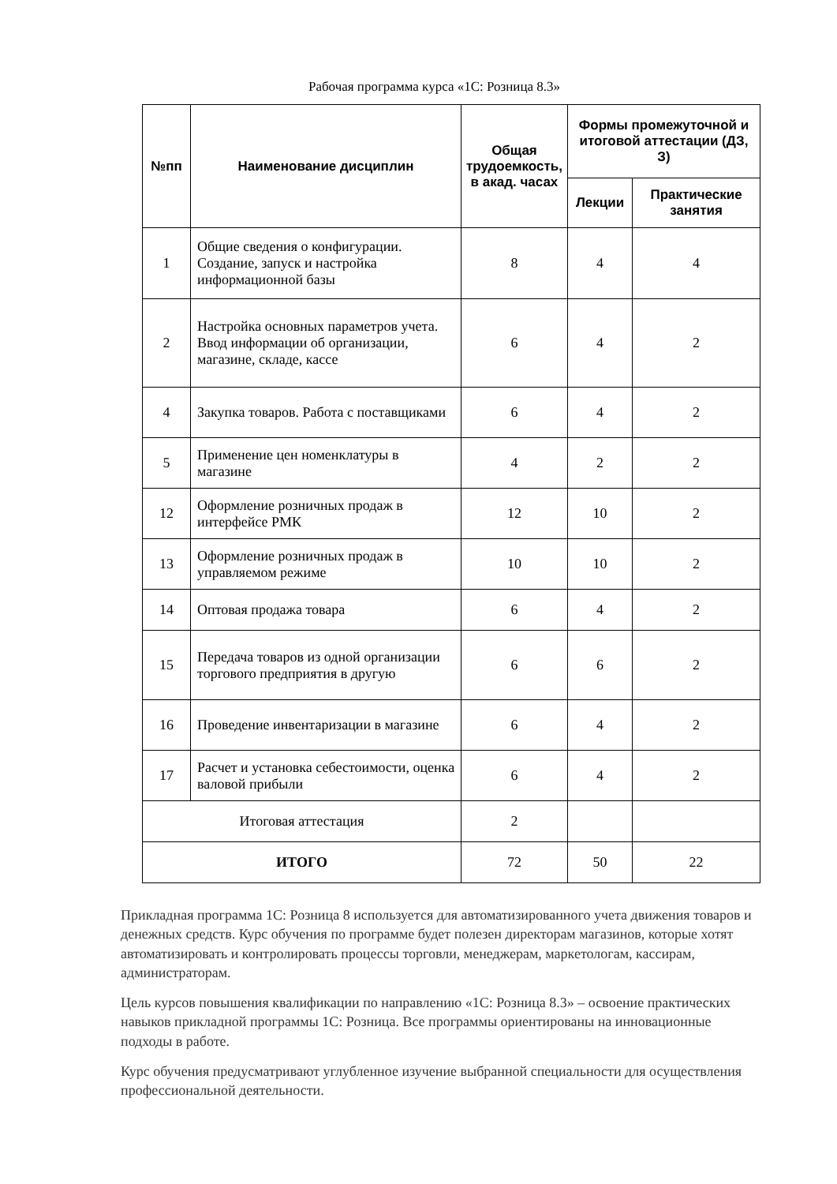Рабочая программа курса «1С: Розница 8.3»
| №пп | Наименование дисциплин | Общая трудоемкость, в акад. часах | Формы промежуточной и итоговой аттестации (ДЗ, З) | |
| --- | --- | --- | --- | --- |
| | | | Лекции | Практические занятия |
| 1 | Общие сведения о конфигурации. Создание, запуск и настройка информационной базы | 8 | 4 | 4 |
| 2 | Настройка основных параметров учета. Ввод информации об организации, магазине, складе, кассе | 6 | 4 | 2 |
| 4 | Закупка товаров. Работа с поставщиками | 6 | 4 | 2 |
| 5 | Применение цен номенклатуры в магазине | 4 | 2 | 2 |
| 12 | Оформление розничных продаж в интерфейсе РМК | 12 | 10 | 2 |
| 13 | Оформление розничных продаж в управляемом режиме | 10 | 10 | 2 |
| 14 | Оптовая продажа товара | 6 | 4 | 2 |
| 15 | Передача товаров из одной организации торгового предприятия в другую | 6 | 6 | 2 |
| 16 | Проведение инвентаризации в магазине | 6 | 4 | 2 |
| 17 | Расчет и установка себестоимости, оценка валовой прибыли | 6 | 4 | 2 |
| Итоговая аттестация | | 2 | | |
| ИТОГО | | 72 | 50 | 22 |
Прикладная программа 1С: Розница 8 используется для автоматизированного учета движения товаров и денежных средств. Курс обучения по программе будет полезен директорам магазинов, которые хотят автоматизировать и контролировать процессы торговли, менеджерам, маркетологам, кассирам, администраторам.
Цель курсов повышения квалификации по направлению «1С: Розница 8.3» – освоение практических навыков прикладной программы 1С: Розница. Все программы ориентированы на инновационные подходы в работе.
Курс обучения предусматривают углубленное изучение выбранной специальности для осуществления профессиональной деятельности.